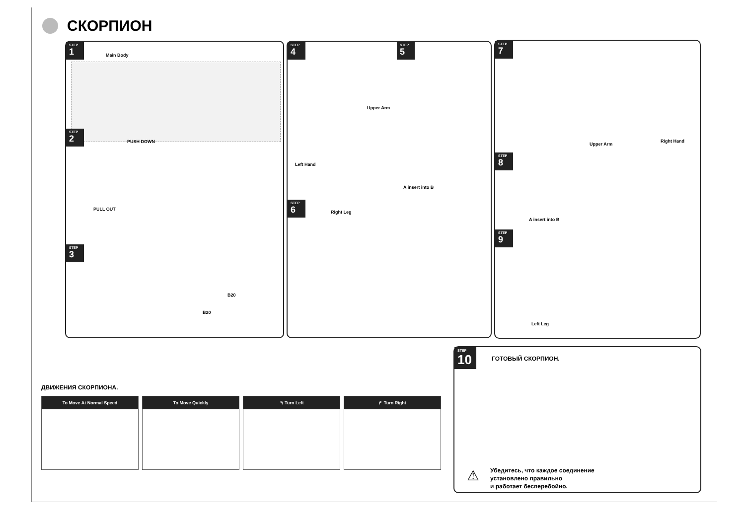СКОРПИОН
STEP 1
Main Body
STEP 2
PUSH DOWN
PULL OUT
STEP 3
B20
B20
STEP 4
Upper Arm
Left Hand
STEP 5
A insert into B
STEP 6
Right Leg
STEP 7
Upper Arm
Right Hand
STEP 8
A insert into B
STEP 9
Left Leg
ДВИЖЕНИЯ СКОРПИОНА.
To Move At Normal Speed
To Move Quickly ↰ Turn Left ↱ Turn Right
STEP 10
ГОТОВЫЙ СКОРПИОН.
⚠
Убедитесь, что каждое соединение
установлено правильно
и работает бесперебойно.